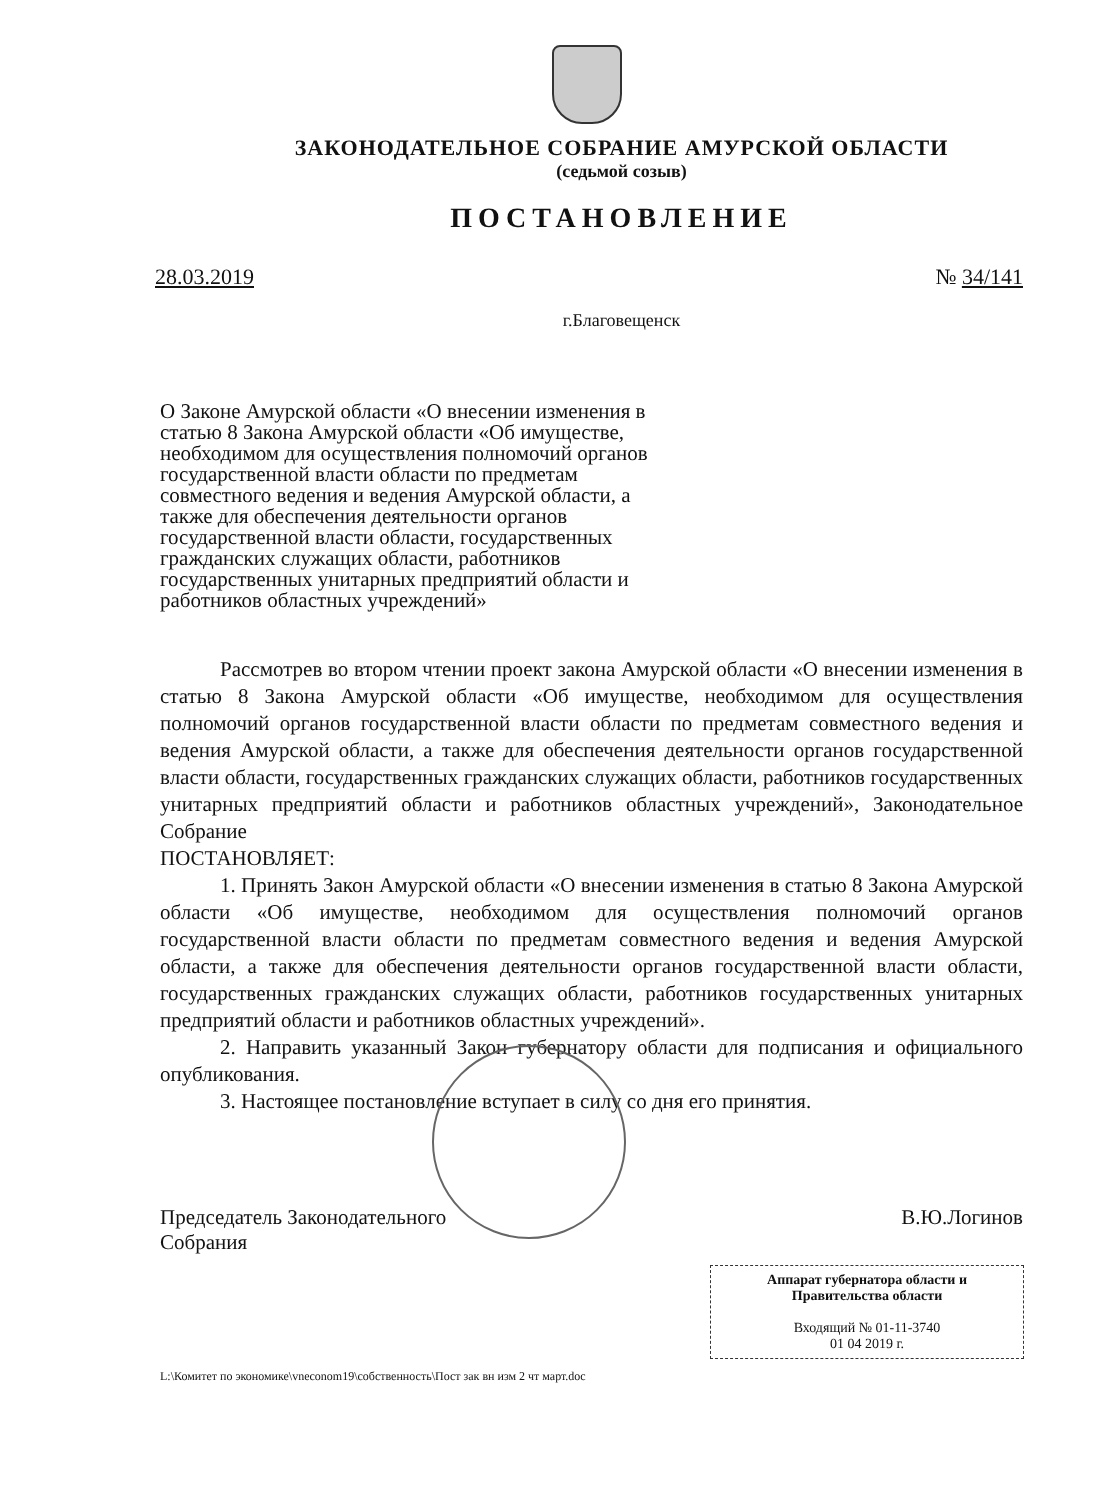ЗАКОНОДАТЕЛЬНОЕ СОБРАНИЕ АМУРСКОЙ ОБЛАСТИ
(седьмой созыв)
ПОСТАНОВЛЕНИЕ
28.03.2019 № 34/141
г.Благовещенск
О Законе Амурской области «О внесении изменения в статью 8 Закона Амурской области «Об имуществе, необходимом для осуществления полномочий органов государственной власти области по предметам совместного ведения и ведения Амурской области, а также для обеспечения деятельности органов государственной власти области, государственных гражданских служащих области, работников государственных унитарных предприятий области и работников областных учреждений»
Рассмотрев во втором чтении проект закона Амурской области «О внесении изменения в статью 8 Закона Амурской области «Об имуществе, необходимом для осуществления полномочий органов государственной власти области по предметам совместного ведения и ведения Амурской области, а также для обеспечения деятельности органов государственной власти области, государственных гражданских служащих области, работников государственных унитарных предприятий области и работников областных учреждений», Законодательное Собрание
ПОСТАНОВЛЯЕТ:
1. Принять Закон Амурской области «О внесении изменения в статью 8 Закона Амурской области «Об имуществе, необходимом для осуществления полномочий органов государственной власти области по предметам совместного ведения и ведения Амурской области, а также для обеспечения деятельности органов государственной власти области, государственных гражданских служащих области, работников государственных унитарных предприятий области и работников областных учреждений».
2. Направить указанный Закон губернатору области для подписания и официального опубликования.
3. Настоящее постановление вступает в силу со дня его принятия.
Председатель Законодательного
Собрания В.Ю.Логинов
Аппарат губернатора области и Правительства области
Входящий № 01-11-3740
01 04 2019 г.
L:\Комитет по экономике\vneconom19\собственность\Пост зак вн изм 2 чт март.doc